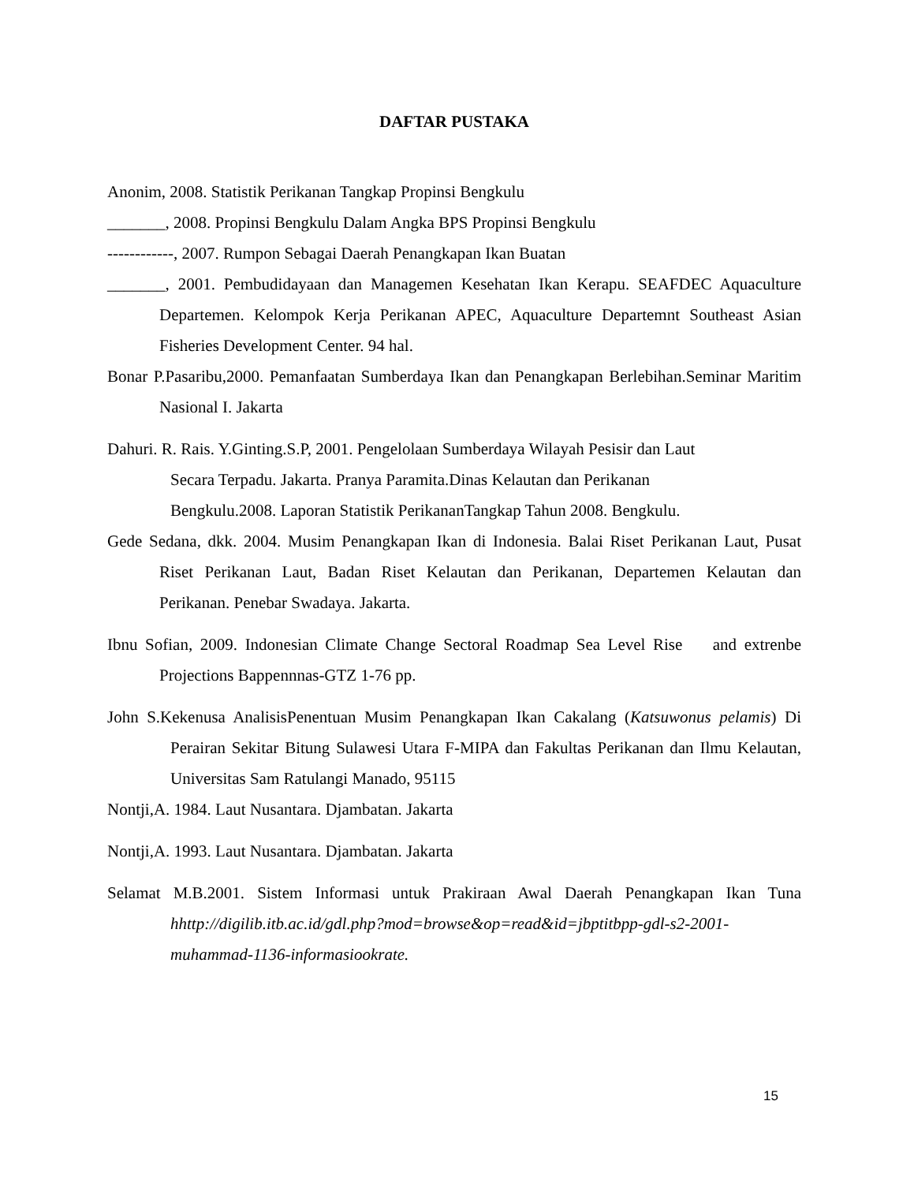DAFTAR PUSTAKA
Anonim, 2008. Statistik Perikanan Tangkap Propinsi Bengkulu
_______, 2008. Propinsi Bengkulu Dalam Angka BPS Propinsi Bengkulu
------------, 2007. Rumpon Sebagai Daerah Penangkapan Ikan Buatan
_______, 2001. Pembudidayaan dan Managemen Kesehatan Ikan Kerapu. SEAFDEC Aquaculture Departemen. Kelompok Kerja Perikanan APEC, Aquaculture Departemnt Southeast Asian Fisheries Development Center. 94 hal.
Bonar P.Pasaribu,2000. Pemanfaatan Sumberdaya Ikan dan Penangkapan Berlebihan.Seminar Maritim Nasional I. Jakarta
Dahuri. R. Rais. Y.Ginting.S.P, 2001. Pengelolaan Sumberdaya Wilayah Pesisir dan Laut
Secara Terpadu. Jakarta. Pranya Paramita.Dinas Kelautan dan Perikanan
Bengkulu.2008. Laporan Statistik PerikananTangkap Tahun 2008. Bengkulu.
Gede Sedana, dkk. 2004. Musim Penangkapan Ikan di Indonesia. Balai Riset Perikanan Laut, Pusat Riset Perikanan Laut, Badan Riset Kelautan dan Perikanan, Departemen Kelautan dan Perikanan. Penebar Swadaya. Jakarta.
Ibnu Sofian, 2009. Indonesian Climate Change Sectoral Roadmap Sea Level Rise and extrenbe Projections Bappennnas-GTZ 1-76 pp.
John S.Kekenusa AnalisisPenentuan Musim Penangkapan Ikan Cakalang (Katsuwonus pelamis) Di Perairan Sekitar Bitung Sulawesi Utara F-MIPA dan Fakultas Perikanan dan Ilmu Kelautan, Universitas Sam Ratulangi Manado, 95115
Nontji,A. 1984. Laut Nusantara. Djambatan. Jakarta
Nontji,A. 1993. Laut Nusantara. Djambatan. Jakarta
Selamat M.B.2001. Sistem Informasi untuk Prakiraan Awal Daerah Penangkapan Ikan Tuna hhttp://digilib.itb.ac.id/gdl.php?mod=browse&op=read&id=jbptitbpp-gdl-s2-2001-muhammad-1136-informasiookrate.
15